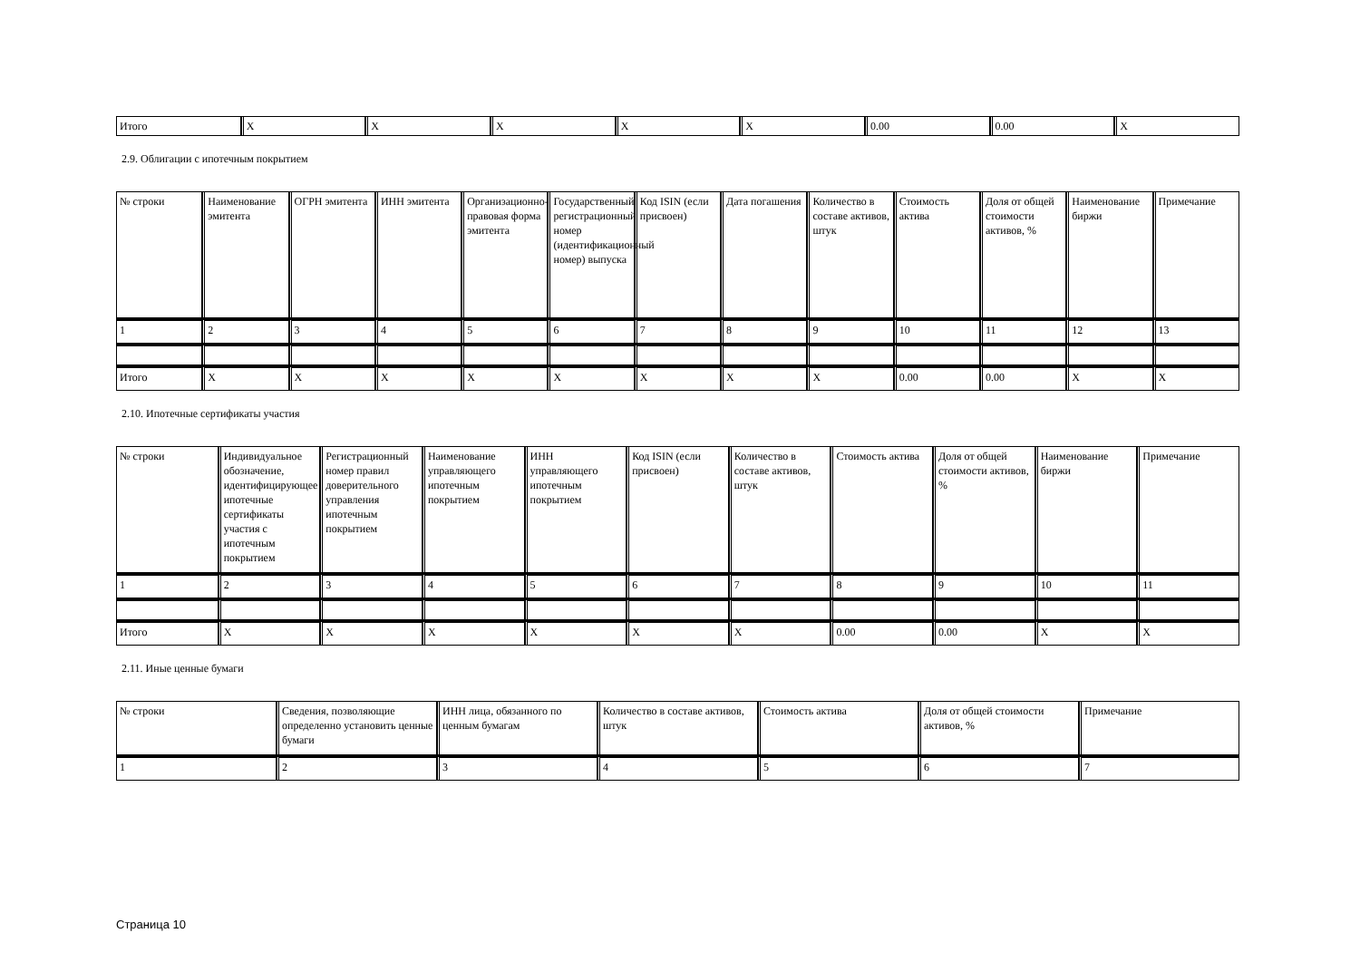| Итого | X | X | X | X | X | 0.00 | 0.00 | X |
2.9. Облигации с ипотечным покрытием
| № строки | Наименование эмитента | ОГРН эмитента | ИНН эмитента | Организационно-правовая форма эмитента | Государственный регистрационный номер (идентификационный номер) выпуска | Код ISIN (если присвоен) | Дата погашения | Количество в составе активов, штук | Стоимость актива | Доля от общей стоимости активов, % | Наименование биржи | Примечание |
| 1 | 2 | 3 | 4 | 5 | 6 | 7 | 8 | 9 | 10 | 11 | 12 | 13 |
| Итого | X | X | X | X | X | X | X | X | 0.00 | 0.00 | X | X |
2.10. Ипотечные сертификаты участия
| № строки | Индивидуальное обозначение, идентифицирующее ипотечные сертификаты участия с ипотечным покрытием | Регистрационный номер правил доверительного управления ипотечным покрытием | Наименование управляющего ипотечным покрытием | ИНН управляющего ипотечным покрытием | Код ISIN (если присвоен) | Количество в составе активов, штук | Стоимость актива | Доля от общей стоимости активов, % | Наименование биржи | Примечание |
| 1 | 2 | 3 | 4 | 5 | 6 | 7 | 8 | 9 | 10 | 11 |
| Итого | X | X | X | X | X | X | 0.00 | 0.00 | X | X |
2.11. Иные ценные бумаги
| № строки | Сведения, позволяющие определенно установить ценные бумаги | ИНН лица, обязанного по ценным бумагам | Количество в составе активов, штук | Стоимость актива | Доля от общей стоимости активов, % | Примечание |
| 1 | 2 | 3 | 4 | 5 | 6 | 7 |
Страница 10